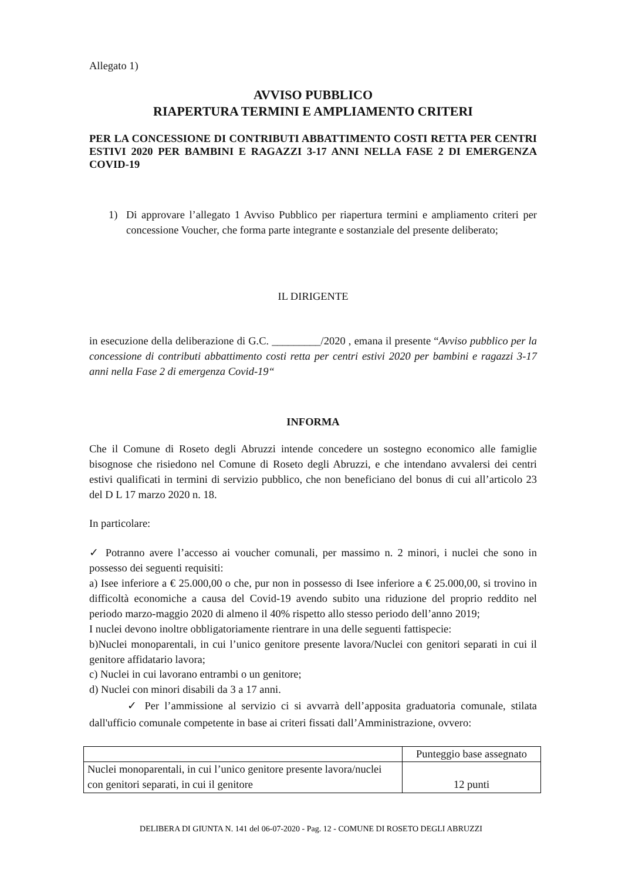Allegato 1)
AVVISO PUBBLICO
RIAPERTURA TERMINI E AMPLIAMENTO CRITERI
PER LA CONCESSIONE DI CONTRIBUTI ABBATTIMENTO COSTI RETTA PER CENTRI ESTIVI 2020 PER BAMBINI E RAGAZZI 3-17 ANNI NELLA FASE 2 DI EMERGENZA COVID-19
1) Di approvare l’allegato 1 Avviso Pubblico per riapertura termini e ampliamento criteri per concessione Voucher, che forma parte integrante e sostanziale del presente deliberato;
IL DIRIGENTE
in esecuzione della deliberazione di G.C. _________/2020 , emana il presente “Avviso pubblico per la concessione di contributi abbattimento costi retta per centri estivi 2020 per bambini e ragazzi 3-17 anni nella Fase 2 di emergenza Covid-19“
INFORMA
Che il Comune di Roseto degli Abruzzi intende concedere un sostegno economico alle famiglie bisognose che risiedono nel Comune di Roseto degli Abruzzi, e che intendano avvalersi dei centri estivi qualificati in termini di servizio pubblico, che non beneficiano del bonus di cui all’articolo 23 del D L 17 marzo 2020 n. 18.
In particolare:
✓ Potranno avere l’accesso ai voucher comunali, per massimo n. 2 minori, i nuclei che sono in possesso dei seguenti requisiti:
a) Isee inferiore a € 25.000,00 o che, pur non in possesso di Isee inferiore a € 25.000,00, si trovino in difficoltà economiche a causa del Covid-19 avendo subito una riduzione del proprio reddito nel periodo marzo-maggio 2020 di almeno il 40% rispetto allo stesso periodo dell’anno 2019;
I nuclei devono inoltre obbligatoriamente rientrare in una delle seguenti fattispecie:
b)Nuclei monoparentali, in cui l’unico genitore presente lavora/Nuclei con genitori separati in cui il genitore affidatario lavora;
c) Nuclei in cui lavorano entrambi o un genitore;
d) Nuclei con minori disabili da 3 a 17 anni.
✓ Per l’ammissione al servizio ci si avvarrà dell’apposita graduatoria comunale, stilata dall'ufficio comunale competente in base ai criteri fissati dall’Amministrazione, ovvero:
| | Punteggio base assegnato |
| Nuclei monoparentali, in cui l’unico genitore presente lavora/nuclei con genitori separati, in cui il genitore | 12 punti |
DELIBERA DI GIUNTA N. 141 del 06-07-2020 - Pag. 12 - COMUNE DI ROSETO DEGLI ABRUZZI